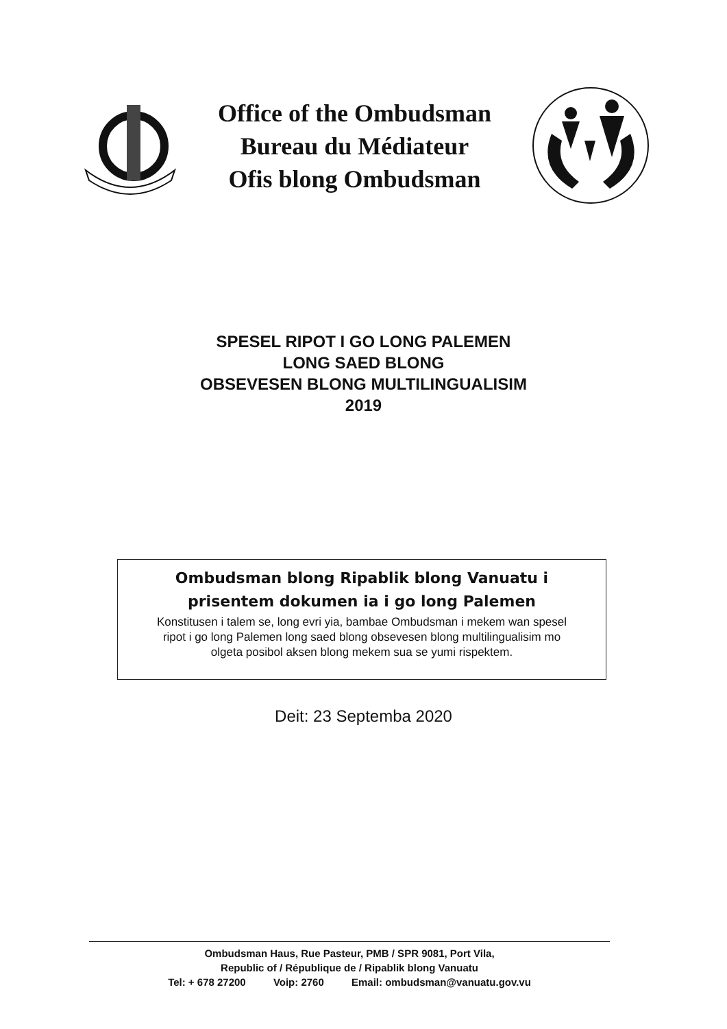Office of the Ombudsman
Bureau du Médiateur
Ofis blong Ombudsman
SPESEL RIPOT I GO LONG PALEMEN
LONG SAED BLONG
OBSEVESEN BLONG MULTILINGUALISIM
2019
Ombudsman blong Ripablik blong Vanuatu i
prisentem dokumen ia i go long Palemen
Konstitusen i talem se, long evri yia, bambae Ombudsman i mekem wan spesel
ripot i go long Palemen long saed blong obsevesen blong multilingualisim mo
olgeta posibol aksen blong mekem sua se yumi rispektem.
Deit: 23 Septemba 2020
Ombudsman Haus, Rue Pasteur, PMB / SPR 9081, Port Vila,
Republic of / République de / Ripablik blong Vanuatu
Tel: + 678 27200 Voip: 2760 Email: ombudsman@vanuatu.gov.vu